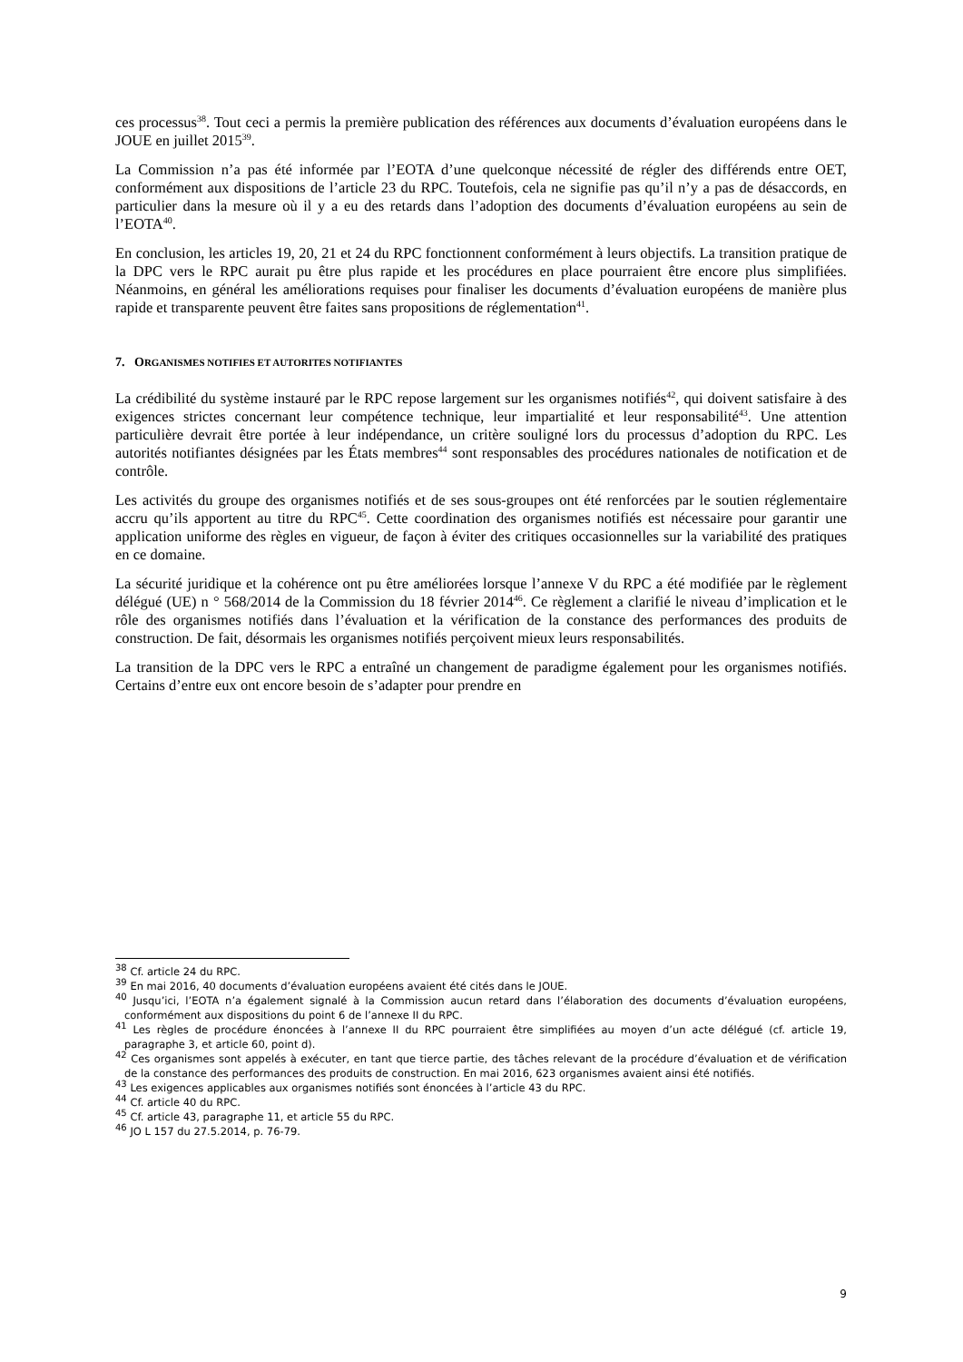ces processus<sup>38</sup>. Tout ceci a permis la première publication des références aux documents d’évaluation européens dans le JOUE en juillet 2015<sup>39</sup>.
La Commission n’a pas été informée par l’EOTA d’une quelconque nécessité de régler des différends entre OET, conformément aux dispositions de l’article 23 du RPC. Toutefois, cela ne signifie pas qu’il n’y a pas de désaccords, en particulier dans la mesure où il y a eu des retards dans l’adoption des documents d’évaluation européens au sein de l’EOTA<sup>40</sup>.
En conclusion, les articles 19, 20, 21 et 24 du RPC fonctionnent conformément à leurs objectifs. La transition pratique de la DPC vers le RPC aurait pu être plus rapide et les procédures en place pourraient être encore plus simplifiées. Néanmoins, en général les améliorations requises pour finaliser les documents d’évaluation européens de manière plus rapide et transparente peuvent être faites sans propositions de réglementation<sup>41</sup>.
7. ORGANISMES NOTIFIES ET AUTORITES NOTIFIANTES
La crédibilité du système instauré par le RPC repose largement sur les organismes notifiés<sup>42</sup>, qui doivent satisfaire à des exigences strictes concernant leur compétence technique, leur impartialité et leur responsabilité<sup>43</sup>. Une attention particulière devrait être portée à leur indépendance, un critère souligné lors du processus d’adoption du RPC. Les autorités notifiantes désignées par les États membres<sup>44</sup> sont responsables des procédures nationales de notification et de contrôle.
Les activités du groupe des organismes notifiés et de ses sous-groupes ont été renforcées par le soutien réglementaire accru qu’ils apportent au titre du RPC<sup>45</sup>. Cette coordination des organismes notifiés est nécessaire pour garantir une application uniforme des règles en vigueur, de façon à éviter des critiques occasionnelles sur la variabilité des pratiques en ce domaine.
La sécurité juridique et la cohérence ont pu être améliorées lorsque l’annexe V du RPC a été modifiée par le règlement délégué (UE) n ° 568/2014 de la Commission du 18 février 2014<sup>46</sup>. Ce règlement a clarifié le niveau d’implication et le rôle des organismes notifiés dans l’évaluation et la vérification de la constance des performances des produits de construction. De fait, désormais les organismes notifiés perçoivent mieux leurs responsabilités.
La transition de la DPC vers le RPC a entraîné un changement de paradigme également pour les organismes notifiés. Certains d’entre eux ont encore besoin de s’adapter pour prendre en
<sup>38</sup> Cf. article 24 du RPC.
<sup>39</sup> En mai 2016, 40 documents d’évaluation européens avaient été cités dans le JOUE.
<sup>40</sup> Jusqu’ici, l’EOTA n’a également signalé à la Commission aucun retard dans l’élaboration des documents d’évaluation européens, conformément aux dispositions du point 6 de l’annexe II du RPC.
<sup>41</sup> Les règles de procédure énoncées à l’annexe II du RPC pourraient être simplifiées au moyen d’un acte délégué (cf. article 19, paragraphe 3, et article 60, point d).
<sup>42</sup> Ces organismes sont appelés à exécuter, en tant que tierce partie, des tâches relevant de la procédure d’évaluation et de vérification de la constance des performances des produits de construction. En mai 2016, 623 organismes avaient ainsi été notifiés.
<sup>43</sup> Les exigences applicables aux organismes notifiés sont énoncées à l’article 43 du RPC.
<sup>44</sup> Cf. article 40 du RPC.
<sup>45</sup> Cf. article 43, paragraphe 11, et article 55 du RPC.
<sup>46</sup> JO L 157 du 27.5.2014, p. 76-79.
9